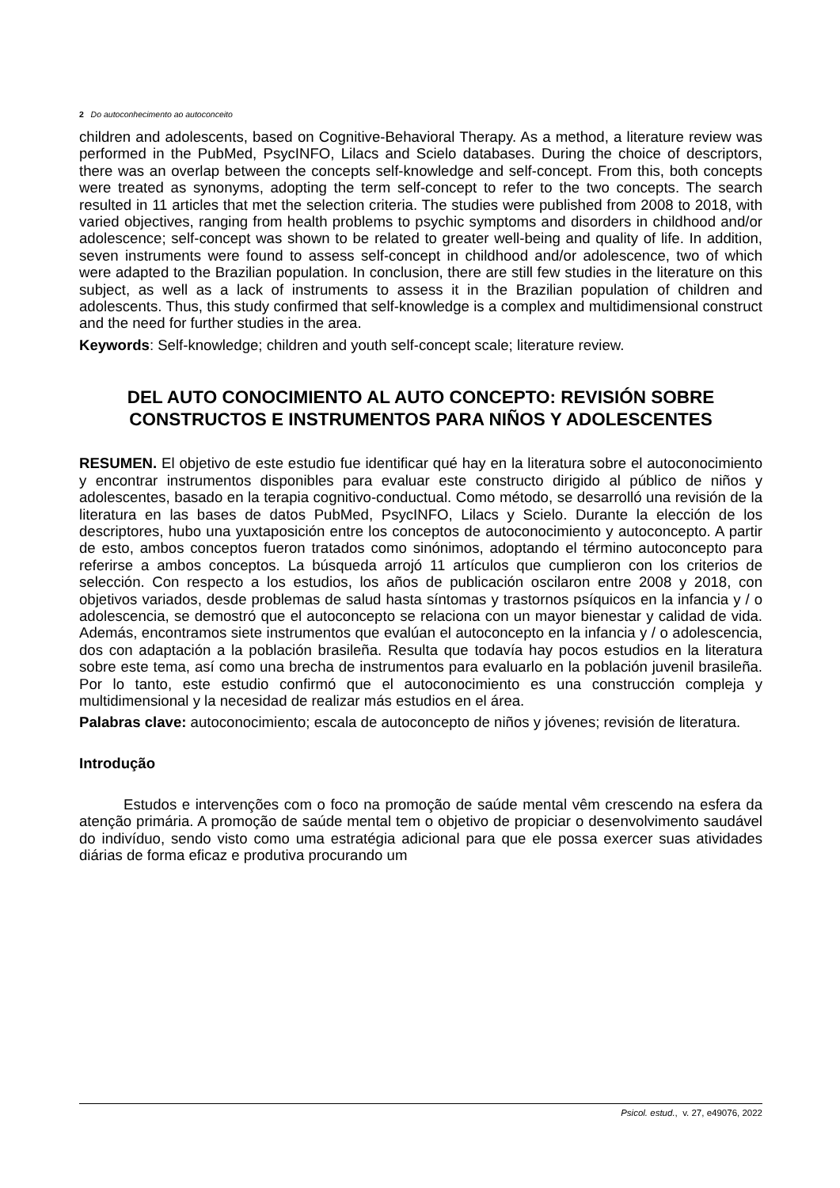2 Do autoconhecimento ao autoconceito
children and adolescents, based on Cognitive-Behavioral Therapy. As a method, a literature review was performed in the PubMed, PsycINFO, Lilacs and Scielo databases. During the choice of descriptors, there was an overlap between the concepts self-knowledge and self-concept. From this, both concepts were treated as synonyms, adopting the term self-concept to refer to the two concepts. The search resulted in 11 articles that met the selection criteria. The studies were published from 2008 to 2018, with varied objectives, ranging from health problems to psychic symptoms and disorders in childhood and/or adolescence; self-concept was shown to be related to greater well-being and quality of life. In addition, seven instruments were found to assess self-concept in childhood and/or adolescence, two of which were adapted to the Brazilian population. In conclusion, there are still few studies in the literature on this subject, as well as a lack of instruments to assess it in the Brazilian population of children and adolescents. Thus, this study confirmed that self-knowledge is a complex and multidimensional construct and the need for further studies in the area.
Keywords: Self-knowledge; children and youth self-concept scale; literature review.
DEL AUTO CONOCIMIENTO AL AUTO CONCEPTO: REVISIÓN SOBRE CONSTRUCTOS E INSTRUMENTOS PARA NIÑOS Y ADOLESCENTES
RESUMEN. El objetivo de este estudio fue identificar qué hay en la literatura sobre el autoconocimiento y encontrar instrumentos disponibles para evaluar este constructo dirigido al público de niños y adolescentes, basado en la terapia cognitivo-conductual. Como método, se desarrolló una revisión de la literatura en las bases de datos PubMed, PsycINFO, Lilacs y Scielo. Durante la elección de los descriptores, hubo una yuxtaposición entre los conceptos de autoconocimiento y autoconcepto. A partir de esto, ambos conceptos fueron tratados como sinónimos, adoptando el término autoconcepto para referirse a ambos conceptos. La búsqueda arrojó 11 artículos que cumplieron con los criterios de selección. Con respecto a los estudios, los años de publicación oscilaron entre 2008 y 2018, con objetivos variados, desde problemas de salud hasta síntomas y trastornos psíquicos en la infancia y / o adolescencia, se demostró que el autoconcepto se relaciona con un mayor bienestar y calidad de vida. Además, encontramos siete instrumentos que evalúan el autoconcepto en la infancia y / o adolescencia, dos con adaptación a la población brasileña. Resulta que todavía hay pocos estudios en la literatura sobre este tema, así como una brecha de instrumentos para evaluarlo en la población juvenil brasileña. Por lo tanto, este estudio confirmó que el autoconocimiento es una construcción compleja y multidimensional y la necesidad de realizar más estudios en el área.
Palabras clave: autoconocimiento; escala de autoconcepto de niños y jóvenes; revisión de literatura.
Introdução
Estudos e intervenções com o foco na promoção de saúde mental vêm crescendo na esfera da atenção primária. A promoção de saúde mental tem o objetivo de propiciar o desenvolvimento saudável do indivíduo, sendo visto como uma estratégia adicional para que ele possa exercer suas atividades diárias de forma eficaz e produtiva procurando um
Psicol. estud., v. 27, e49076, 2022